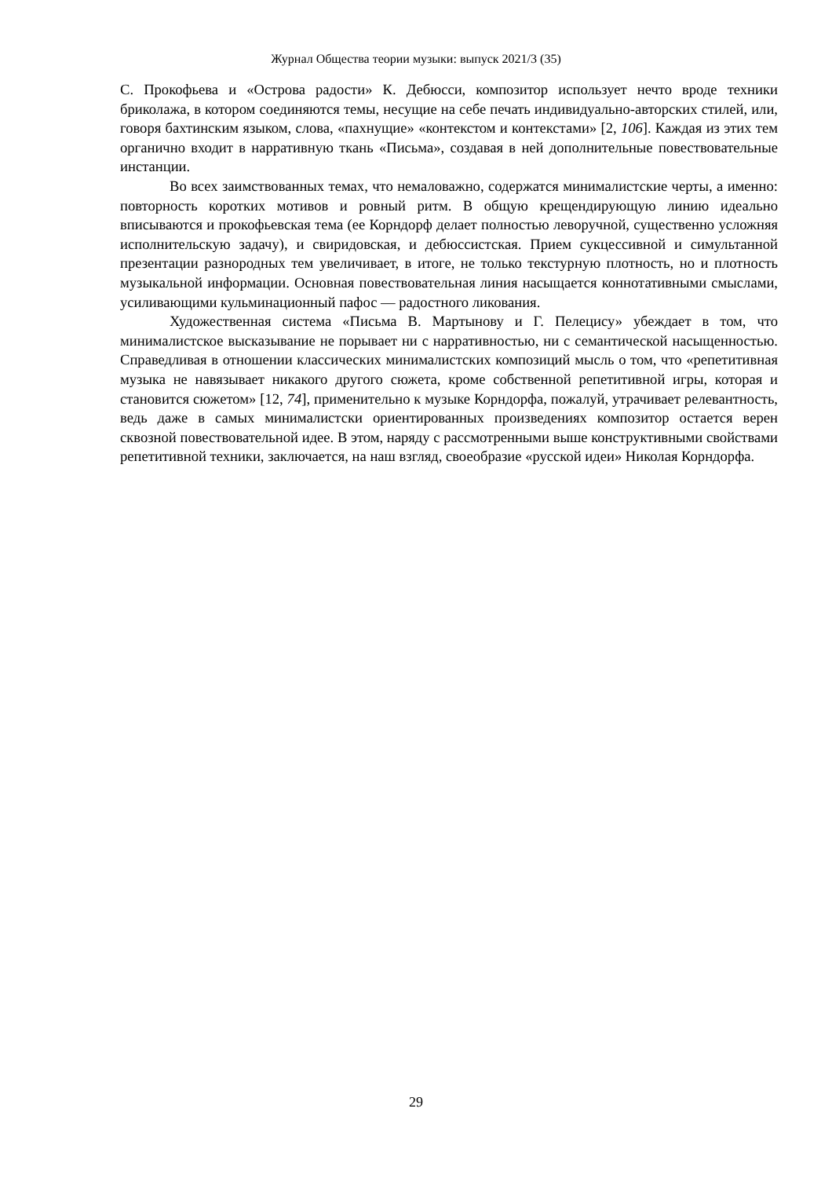Журнал Общества теории музыки: выпуск 2021/3 (35)
С. Прокофьева и «Острова радости» К. Дебюсси, композитор использует нечто вроде техники бриколажа, в котором соединяются темы, несущие на себе печать индивидуально-авторских стилей, или, говоря бахтинским языком, слова, «пахнущие» «контекстом и контекстами» [2, 106]. Каждая из этих тем органично входит в нарративную ткань «Письма», создавая в ней дополнительные повествовательные инстанции.
Во всех заимствованных темах, что немаловажно, содержатся минималистские черты, а именно: повторность коротких мотивов и ровный ритм. В общую крещендирующую линию идеально вписываются и прокофьевская тема (ее Корндорф делает полностью леворучной, существенно усложняя исполнительскую задачу), и свиридовская, и дебюссистская. Прием сукцессивной и симультанной презентации разнородных тем увеличивает, в итоге, не только текстурную плотность, но и плотность музыкальной информации. Основная повествовательная линия насыщается коннотативными смыслами, усиливающими кульминационный пафос — радостного ликования.
Художественная система «Письма В. Мартынову и Г. Пелецису» убеждает в том, что минималистское высказывание не порывает ни с нарративностью, ни с семантической насыщенностью. Справедливая в отношении классических минималистских композиций мысль о том, что «репетитивная музыка не навязывает никакого другого сюжета, кроме собственной репетитивной игры, которая и становится сюжетом» [12, 74], применительно к музыке Корндорфа, пожалуй, утрачивает релевантность, ведь даже в самых минималистски ориентированных произведениях композитор остается верен сквозной повествовательной идее. В этом, наряду с рассмотренными выше конструктивными свойствами репетитивной техники, заключается, на наш взгляд, своеобразие «русской идеи» Николая Корндорфа.
29